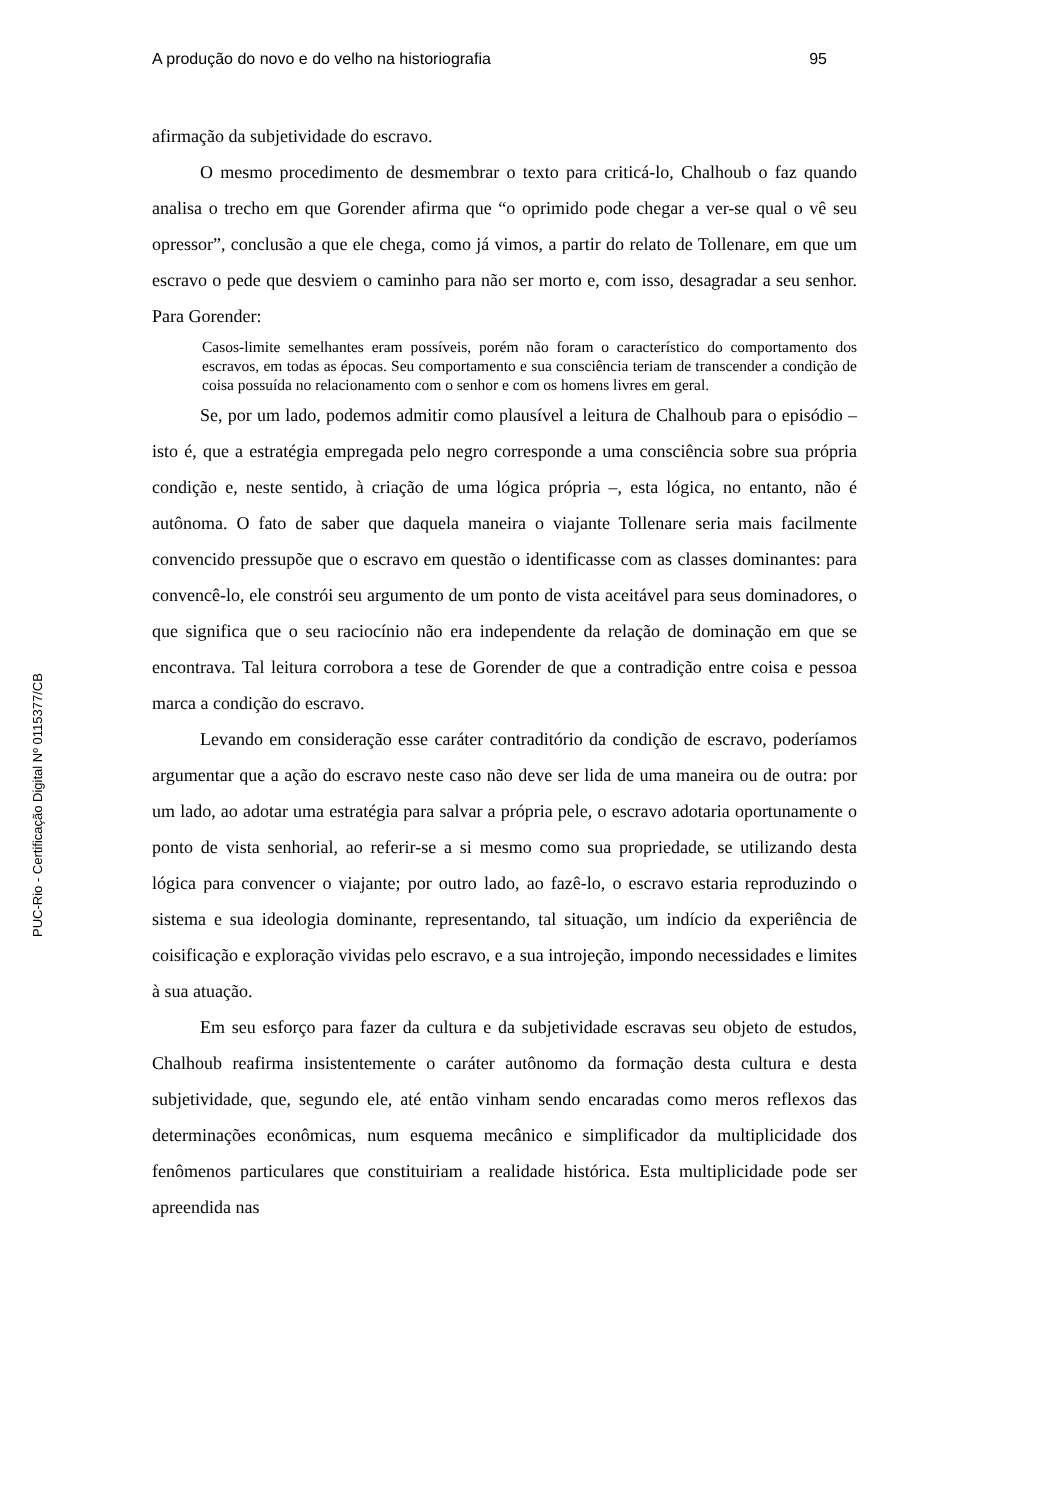PUC-Rio - Certificação Digital Nº 0115377/CB
A produção do novo e do velho na historiografia 95
afirmação da subjetividade do escravo.
O mesmo procedimento de desmembrar o texto para criticá-lo, Chalhoub o faz quando analisa o trecho em que Gorender afirma que “o oprimido pode chegar a ver-se qual o vê seu opressor”, conclusão a que ele chega, como já vimos, a partir do relato de Tollenare, em que um escravo o pede que desviem o caminho para não ser morto e, com isso, desagradar a seu senhor. Para Gorender:
Casos-limite semelhantes eram possíveis, porém não foram o característico do comportamento dos escravos, em todas as épocas. Seu comportamento e sua consciência teriam de transcender a condição de coisa possuída no relacionamento com o senhor e com os homens livres em geral.
Se, por um lado, podemos admitir como plausível a leitura de Chalhoub para o episódio – isto é, que a estratégia empregada pelo negro corresponde a uma consciência sobre sua própria condição e, neste sentido, à criação de uma lógica própria –, esta lógica, no entanto, não é autônoma. O fato de saber que daquela maneira o viajante Tollenare seria mais facilmente convencido pressupõe que o escravo em questão o identificasse com as classes dominantes: para convencê-lo, ele constrói seu argumento de um ponto de vista aceitável para seus dominadores, o que significa que o seu raciocínio não era independente da relação de dominação em que se encontrava. Tal leitura corrobora a tese de Gorender de que a contradição entre coisa e pessoa marca a condição do escravo.
Levando em consideração esse caráter contraditório da condição de escravo, poderíamos argumentar que a ação do escravo neste caso não deve ser lida de uma maneira ou de outra: por um lado, ao adotar uma estratégia para salvar a própria pele, o escravo adotaria oportunamente o ponto de vista senhorial, ao referir-se a si mesmo como sua propriedade, se utilizando desta lógica para convencer o viajante; por outro lado, ao fazê-lo, o escravo estaria reproduzindo o sistema e sua ideologia dominante, representando, tal situação, um indício da experiência de coisificação e exploração vividas pelo escravo, e a sua introjeção, impondo necessidades e limites à sua atuação.
Em seu esforço para fazer da cultura e da subjetividade escravas seu objeto de estudos, Chalhoub reafirma insistentemente o caráter autônomo da formação desta cultura e desta subjetividade, que, segundo ele, até então vinham sendo encaradas como meros reflexos das determinações econômicas, num esquema mecânico e simplificador da multiplicidade dos fenômenos particulares que constituiriam a realidade histórica. Esta multiplicidade pode ser apreendida nas